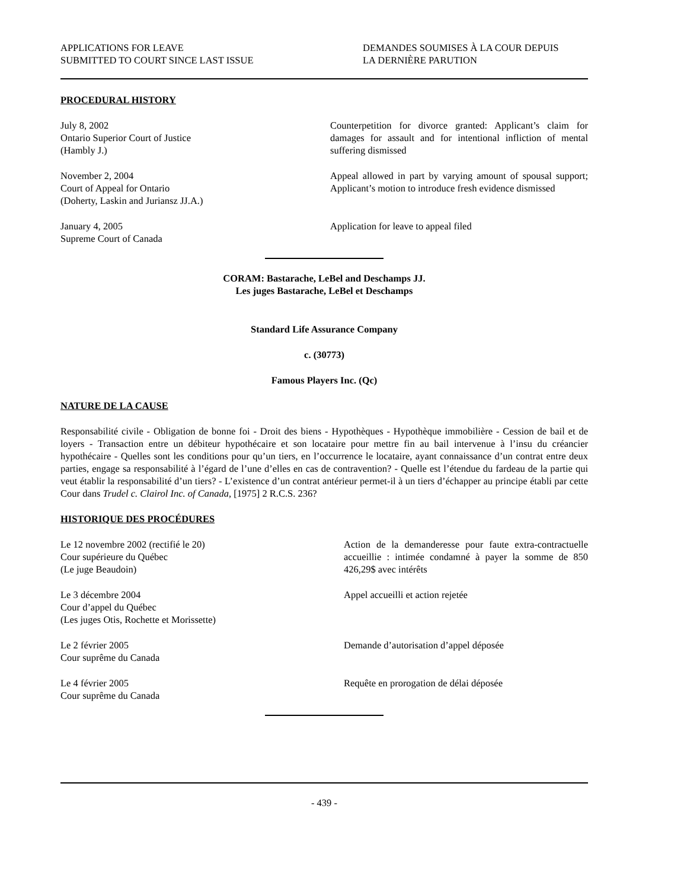APPLICATIONS FOR LEAVE
SUBMITTED TO COURT SINCE LAST ISSUE
DEMANDES SOUMISES À LA COUR DEPUIS
LA DERNIÈRE PARUTION
PROCEDURAL HISTORY
July 8, 2002
Ontario Superior Court of Justice
(Hambly J.)
Counterpetition for divorce granted: Applicant’s claim for damages for assault and for intentional infliction of mental suffering dismissed
November 2, 2004
Court of Appeal for Ontario
(Doherty, Laskin and Juriansz JJ.A.)
Appeal allowed in part by varying amount of spousal support; Applicant’s motion to introduce fresh evidence dismissed
January 4, 2005
Supreme Court of Canada
Application for leave to appeal filed
CORAM: Bastarache, LeBel and Deschamps JJ.
Les juges Bastarache, LeBel et Deschamps
Standard Life Assurance Company
c. (30773)
Famous Players Inc. (Qc)
NATURE DE LA CAUSE
Responsabilité civile - Obligation de bonne foi - Droit des biens - Hypothèques - Hypothèque immobilière - Cession de bail et de loyers - Transaction entre un débiteur hypothécaire et son locataire pour mettre fin au bail intervenue à l’insu du créancier hypothécaire - Quelles sont les conditions pour qu’un tiers, en l’occurrence le locataire, ayant connaissance d’un contrat entre deux parties, engage sa responsabilité à l’égard de l’une d’elles en cas de contravention? - Quelle est l’étendue du fardeau de la partie qui veut établir la responsabilité d’un tiers? - L’existence d’un contrat antérieur permet-il à un tiers d’échapper au principe établi par cette Cour dans Trudel c. Clairol Inc. of Canada, [1975] 2 R.C.S. 236?
HISTORIQUE DES PROCÉDURES
Le 12 novembre 2002 (rectifié le 20)
Cour supérieure du Québec
(Le juge Beaudoin)
Action de la demanderesse pour faute extra-contractuelle accueillie : intimée condamné à payer la somme de 850 426,29$ avec intérêts
Le 3 décembre 2004
Cour d’appel du Québec
(Les juges Otis, Rochette et Morissette)
Appel accueilli et action rejetée
Le 2 février 2005
Cour suprême du Canada
Demande d’autorisation d’appel déposée
Le 4 février 2005
Cour suprême du Canada
Requête en prorogation de délai déposée
- 439 -